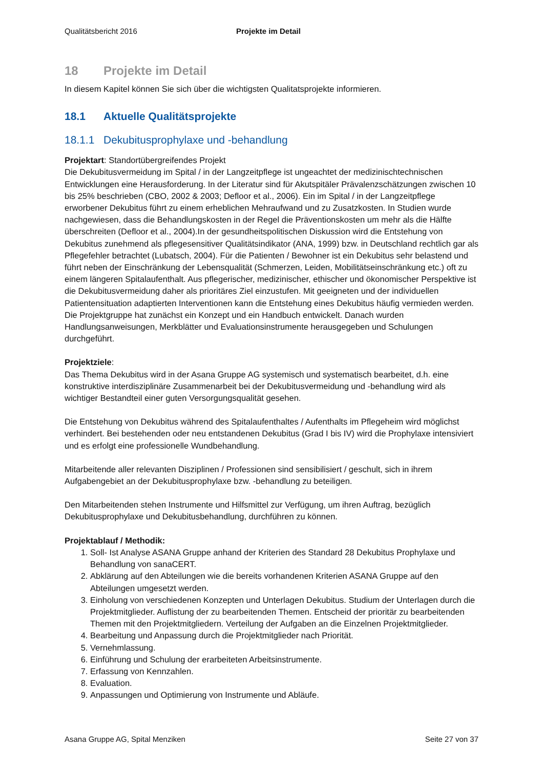Qualitätsbericht 2016 Projekte im Detail
18 Projekte im Detail
In diesem Kapitel können Sie sich über die wichtigsten Qualitatsprojekte informieren.
18.1 Aktuelle Qualitätsprojekte
18.1.1 Dekubitusprophylaxe und -behandlung
Projektart: Standortübergreifendes Projekt
Die Dekubitusvermeidung im Spital / in der Langzeitpflege ist ungeachtet der medizinischtechnischen Entwicklungen eine Herausforderung. In der Literatur sind für Akutspitäler Prävalenzschätzungen zwischen 10 bis 25% beschrieben (CBO, 2002 & 2003; Defloor et al., 2006). Ein im Spital / in der Langzeitpflege erworbener Dekubitus führt zu einem erheblichen Mehraufwand und zu Zusatzkosten. In Studien wurde nachgewiesen, dass die Behandlungskosten in der Regel die Präventionskosten um mehr als die Hälfte überschreiten (Defloor et al., 2004).In der gesundheitspolitischen Diskussion wird die Entstehung von Dekubitus zunehmend als pflegesensitiver Qualitätsindikator (ANA, 1999) bzw. in Deutschland rechtlich gar als Pflegefehler betrachtet (Lubatsch, 2004). Für die Patienten / Bewohner ist ein Dekubitus sehr belastend und führt neben der Einschränkung der Lebensqualität (Schmerzen, Leiden, Mobilitätseinschränkung etc.) oft zu einem längeren Spitalaufenthalt. Aus pflegerischer, medizinischer, ethischer und ökonomischer Perspektive ist die Dekubitusvermeidung daher als prioritäres Ziel einzustufen. Mit geeigneten und der individuellen Patientensituation adaptierten Interventionen kann die Entstehung eines Dekubitus häufig vermieden werden. Die Projektgruppe hat zunächst ein Konzept und ein Handbuch entwickelt. Danach wurden Handlungsanweisungen, Merkblätter und Evaluationsinstrumente herausgegeben und Schulungen durchgeführt.
Projektziele:
Das Thema Dekubitus wird in der Asana Gruppe AG systemisch und systematisch bearbeitet, d.h. eine konstruktive interdisziplinäre Zusammenarbeit bei der Dekubitusvermeidung und -behandlung wird als wichtiger Bestandteil einer guten Versorgungsqualität gesehen.
Die Entstehung von Dekubitus während des Spitalaufenthaltes / Aufenthalts im Pflegeheim wird möglichst verhindert. Bei bestehenden oder neu entstandenen Dekubitus (Grad I bis IV) wird die Prophylaxe intensiviert und es erfolgt eine professionelle Wundbehandlung.
Mitarbeitende aller relevanten Disziplinen / Professionen sind sensibilisiert / geschult, sich in ihrem Aufgabengebiet an der Dekubitusprophylaxe bzw. -behandlung zu beteiligen.
Den Mitarbeitenden stehen Instrumente und Hilfsmittel zur Verfügung, um ihren Auftrag, bezüglich Dekubitusprophylaxe und Dekubitusbehandlung, durchführen zu können.
Projektablauf / Methodik:
1. Soll- Ist Analyse ASANA Gruppe anhand der Kriterien des Standard 28 Dekubitus Prophylaxe und Behandlung von sanaCERT.
2. Abklärung auf den Abteilungen wie die bereits vorhandenen Kriterien ASANA Gruppe auf den Abteilungen umgesetzt werden.
3. Einholung von verschiedenen Konzepten und Unterlagen Dekubitus. Studium der Unterlagen durch die Projektmitglieder. Auflistung der zu bearbeitenden Themen. Entscheid der prioritär zu bearbeitenden Themen mit den Projektmitgliedern. Verteilung der Aufgaben an die Einzelnen Projektmitglieder.
4. Bearbeitung und Anpassung durch die Projektmitglieder nach Priorität.
5. Vernehmlassung.
6. Einführung und Schulung der erarbeiteten Arbeitsinstrumente.
7. Erfassung von Kennzahlen.
8. Evaluation.
9. Anpassungen und Optimierung von Instrumente und Abläufe.
Asana Gruppe AG, Spital Menziken Seite 27 von 37